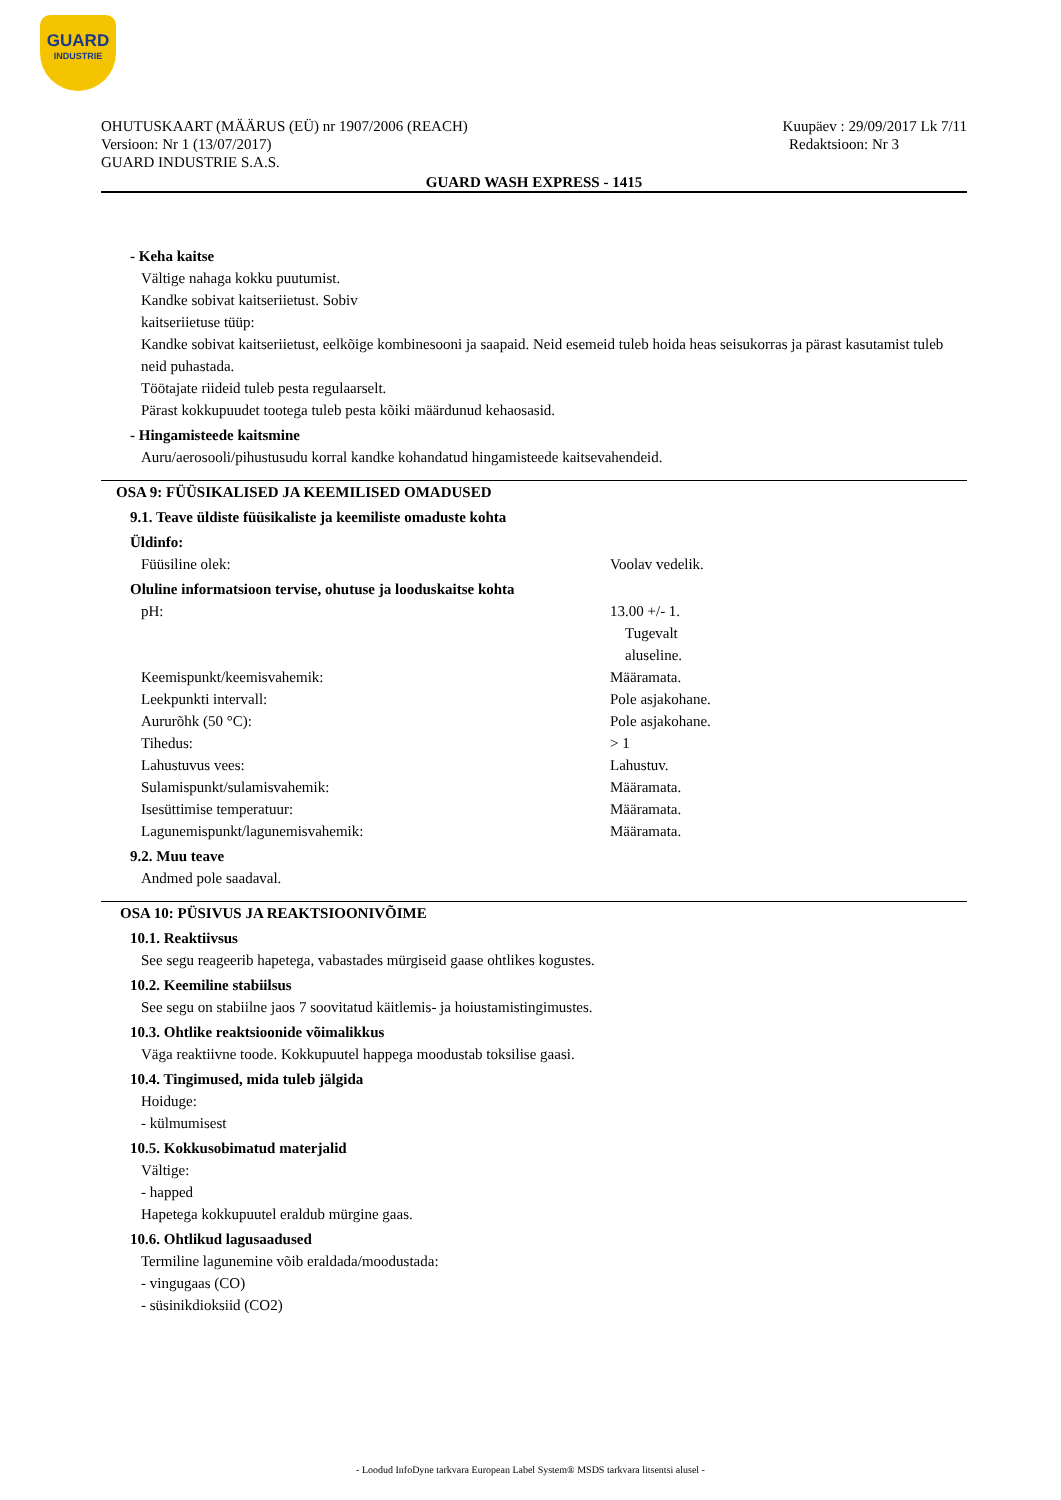GUARD
INDUSTRIE
OHUTUSKAART (MÄÄRUS (EÜ) nr 1907/2006 (REACH) Kuupäev : 29/09/2017 Lk 7/11
Versioon: Nr 1 (13/07/2017) Redaktsioon: Nr 3
GUARD INDUSTRIE S.A.S.
GUARD WASH EXPRESS - 1415
- Keha kaitse
Vältige nahaga kokku puutumist.
Kandke sobivat kaitseriietust. Sobiv
kaitseriietuse tüüp:
Kandke sobivat kaitseriietust, eelkõige kombinesooni ja saapaid. Neid esemeid tuleb hoida heas seisukorras ja pärast kasutamist tuleb neid puhastada.
Töötajate riideid tuleb pesta regulaarselt.
Pärast kokkupuudet tootega tuleb pesta kõiki määrdunud kehaosasid.
- Hingamisteede kaitsmine
Auru/aerosooli/pihustusudu korral kandke kohandatud hingamisteede kaitsevahendeid.
OSA 9: FÜÜSIKALISED JA KEEMILISED OMADUSED
9.1. Teave üldiste füüsikaliste ja keemiliste omaduste kohta
Üldinfo:
Füüsiline olek: Voolav vedelik.
Oluline informatsioon tervise, ohutuse ja looduskaitse kohta
pH: 13.00 +/- 1.
Tugevalt
aluseline.
Keemispunkt/keemisvahemik: Määramata.
Leekpunkti intervall: Pole asjakohane.
Aururõhk (50 °C): Pole asjakohane.
Tihedus: > 1
Lahustuvus vees: Lahustuv.
Sulamispunkt/sulamisvahemik: Määramata.
Isesüttimise temperatuur: Määramata.
Lagunemispunkt/lagunemisvahemik: Määramata.
9.2. Muu teave
Andmed pole saadaval.
OSA 10: PÜSIVUS JA REAKTSIOONIVÕIME
10.1. Reaktiivsus
See segu reageerib hapetega, vabastades mürgiseid gaase ohtlikes kogustes.
10.2. Keemiline stabiilsus
See segu on stabiilne jaos 7 soovitatud käitlemis- ja hoiustamistingimustes.
10.3. Ohtlike reaktsioonide võimalikkus
Väga reaktiivne toode. Kokkupuutel happega moodustab toksilise gaasi.
10.4. Tingimused, mida tuleb jälgida
Hoiduge:
- külmumisest
10.5. Kokkusobimatud materjalid
Vältige:
- happed
Hapetega kokkupuutel eraldub mürgine gaas.
10.6. Ohtlikud lagusaadused
Termiline lagunemine võib eraldada/moodustada:
- vingugaas (CO)
- süsinikdioksiid (CO2)
- Loodud InfoDyne tarkvara European Label System® MSDS tarkvara litsentsi alusel -